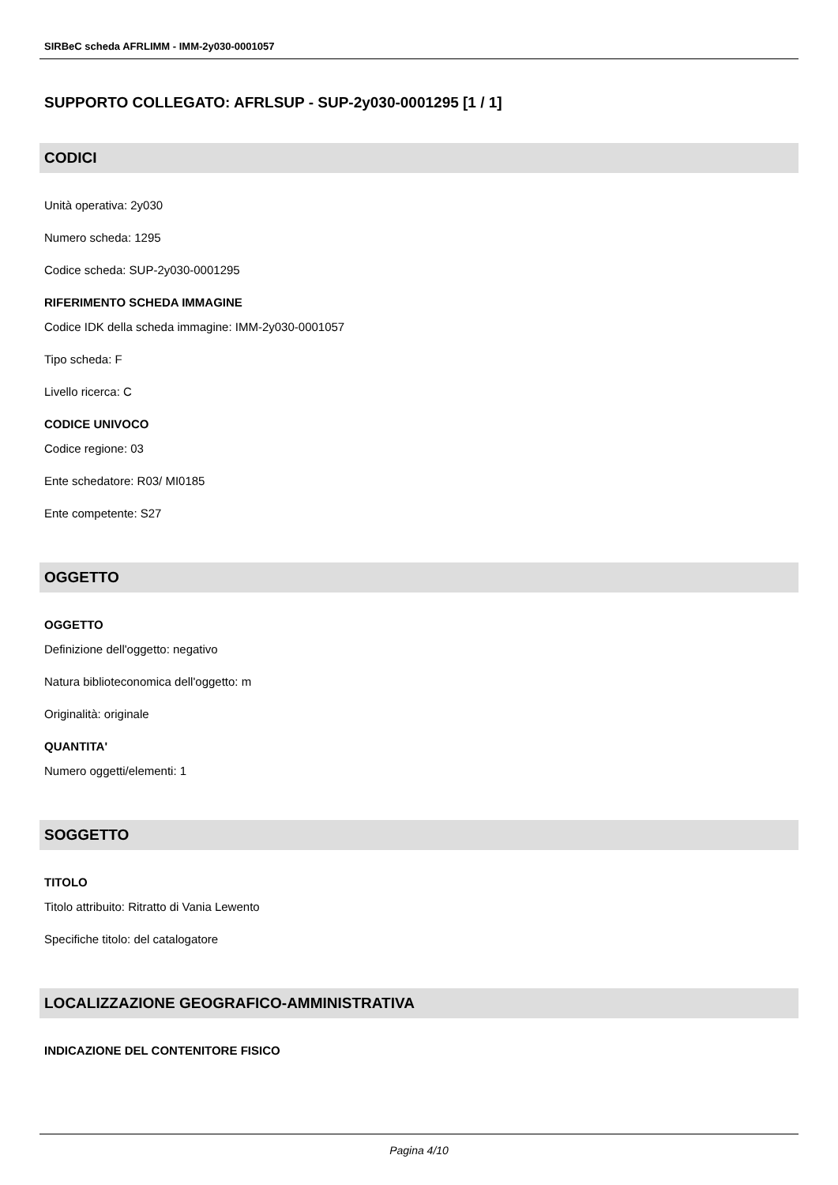SIRBeC scheda AFRLIMM - IMM-2y030-0001057
SUPPORTO COLLEGATO: AFRLSUP - SUP-2y030-0001295 [1 / 1]
CODICI
Unità operativa: 2y030
Numero scheda: 1295
Codice scheda: SUP-2y030-0001295
RIFERIMENTO SCHEDA IMMAGINE
Codice IDK della scheda immagine: IMM-2y030-0001057
Tipo scheda: F
Livello ricerca: C
CODICE UNIVOCO
Codice regione: 03
Ente schedatore: R03/ MI0185
Ente competente: S27
OGGETTO
OGGETTO
Definizione dell'oggetto: negativo
Natura biblioteconomica dell'oggetto: m
Originalità: originale
QUANTITA'
Numero oggetti/elementi: 1
SOGGETTO
TITOLO
Titolo attribuito: Ritratto di Vania Lewento
Specifiche titolo: del catalogatore
LOCALIZZAZIONE GEOGRAFICO-AMMINISTRATIVA
INDICAZIONE DEL CONTENITORE FISICO
Pagina 4/10